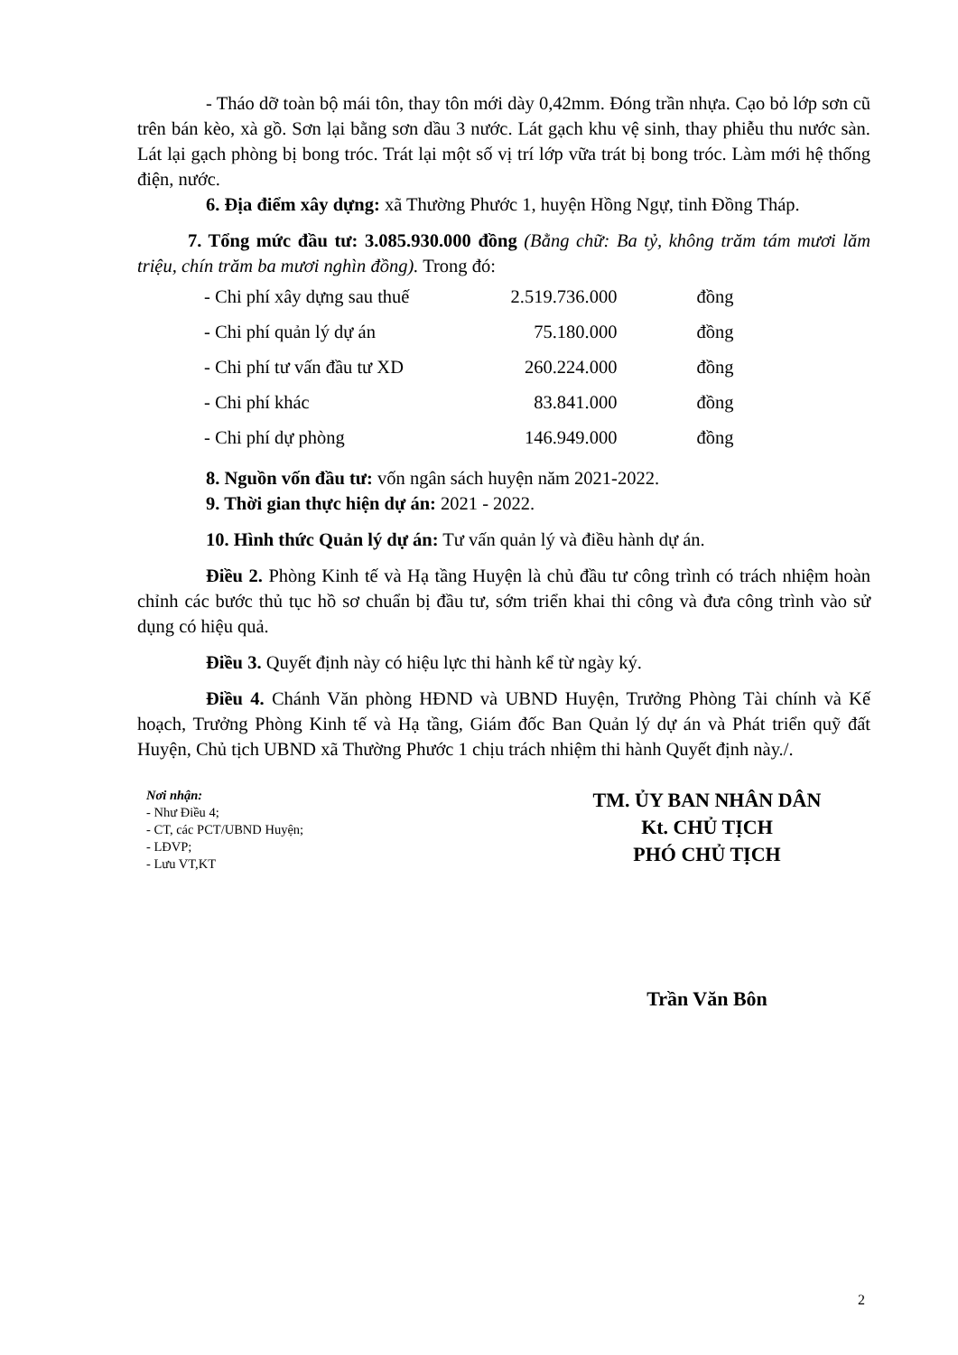- Tháo dỡ toàn bộ mái tôn, thay tôn mới dày 0,42mm. Đóng trần nhựa. Cạo bỏ lớp sơn cũ trên bán kèo, xà gồ. Sơn lại bằng sơn dầu 3 nước. Lát gạch khu vệ sinh, thay phiễu thu nước sàn. Lát lại gạch phòng bị bong tróc. Trát lại một số vị trí lớp vữa trát bị bong tróc. Làm mới hệ thống điện, nước.
6. Địa điểm xây dựng: xã Thường Phước 1, huyện Hồng Ngự, tỉnh Đồng Tháp.
7. Tổng mức đầu tư: 3.085.930.000 đồng (Bằng chữ: Ba tỷ, không trăm tám mươi lăm triệu, chín trăm ba mươi nghìn đồng). Trong đó:
| - Chi phí xây dựng sau thuế | 2.519.736.000 | đồng |
| - Chi phí quản lý dự án | 75.180.000 | đồng |
| - Chi phí tư vấn đầu tư XD | 260.224.000 | đồng |
| - Chi phí khác | 83.841.000 | đồng |
| - Chi phí dự phòng | 146.949.000 | đồng |
8. Nguồn vốn đầu tư: vốn ngân sách huyện năm 2021-2022.
9. Thời gian thực hiện dự án: 2021 - 2022.
10. Hình thức Quản lý dự án: Tư vấn quản lý và điều hành dự án.
Điều 2. Phòng Kinh tế và Hạ tầng Huyện là chủ đầu tư công trình có trách nhiệm hoàn chỉnh các bước thủ tục hồ sơ chuẩn bị đầu tư, sớm triển khai thi công và đưa công trình vào sử dụng có hiệu quả.
Điều 3. Quyết định này có hiệu lực thi hành kể từ ngày ký.
Điều 4. Chánh Văn phòng HĐND và UBND Huyện, Trưởng Phòng Tài chính và Kế hoạch, Trưởng Phòng Kinh tế và Hạ tầng, Giám đốc Ban Quản lý dự án và Phát triển quỹ đất Huyện, Chủ tịch UBND xã Thường Phước 1 chịu trách nhiệm thi hành Quyết định này./.
Nơi nhận:
- Như Điều 4;
- CT, các PCT/UBND Huyện;
- LĐVP;
- Lưu VT,KT
TM. ỦY BAN NHÂN DÂN
Kt. CHỦ TỊCH
PHÓ CHỦ TỊCH
Trần Văn Bôn
2